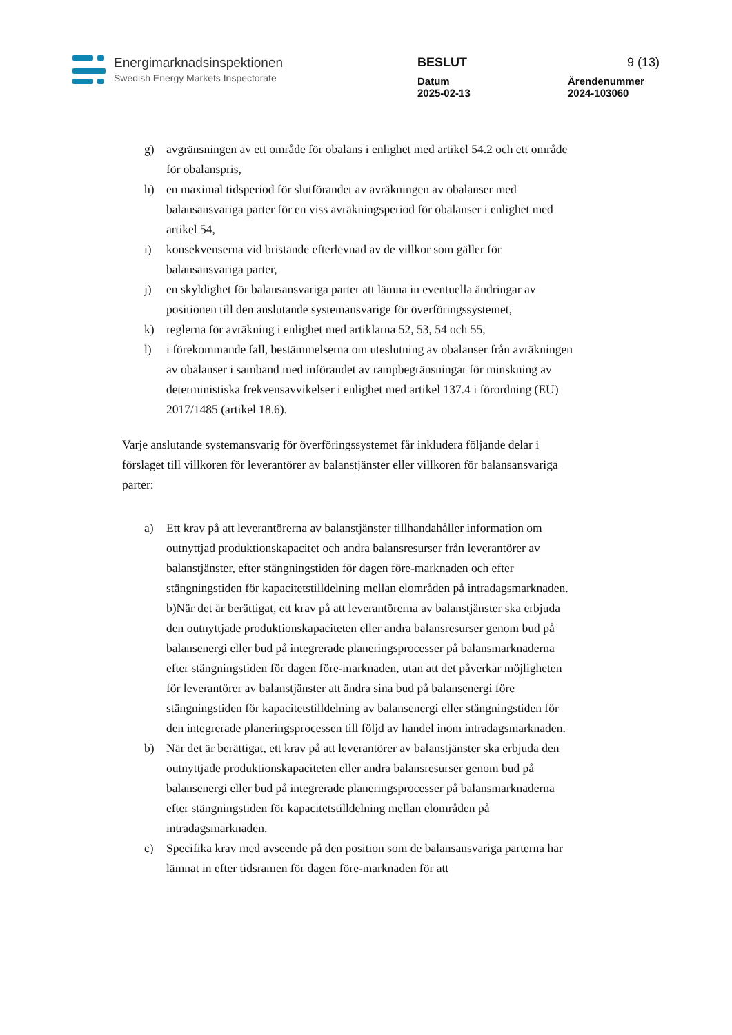Energimarknadsinspektionen
Swedish Energy Markets Inspectorate
BESLUT 9 (13)
Datum
2025-02-13
Ärendenummer
2024-103060
g) avgränsningen av ett område för obalans i enlighet med artikel 54.2 och ett område för obalanspris,
h) en maximal tidsperiod för slutförandet av avräkningen av obalanser med balansansvariga parter för en viss avräkningsperiod för obalanser i enlighet med artikel 54,
i) konsekvenserna vid bristande efterlevnad av de villkor som gäller för balansansvariga parter,
j) en skyldighet för balansansvariga parter att lämna in eventuella ändringar av positionen till den anslutande systemansvarige för överföringssystemet,
k) reglerna för avräkning i enlighet med artiklarna 52, 53, 54 och 55,
l) i förekommande fall, bestämmelserna om uteslutning av obalanser från avräkningen av obalanser i samband med införandet av rampbegränsningar för minskning av deterministiska frekvensavvikelser i enlighet med artikel 137.4 i förordning (EU) 2017/1485 (artikel 18.6).
Varje anslutande systemansvarig för överföringssystemet får inkludera följande delar i förslaget till villkoren för leverantörer av balanstjänster eller villkoren för balansansvariga parter:
a) Ett krav på att leverantörerna av balanstjänster tillhandahåller information om outnyttjad produktionskapacitet och andra balansresurser från leverantörer av balanstjänster, efter stängningstiden för dagen före-marknaden och efter stängningstiden för kapacitetstilldelning mellan elområden på intradagsmarknaden. b)När det är berättigat, ett krav på att leverantörerna av balanstjänster ska erbjuda den outnyttjade produktionskapaciteten eller andra balansresurser genom bud på balansenergi eller bud på integrerade planeringsprocesser på balansmarknaderna efter stängningstiden för dagen före-marknaden, utan att det påverkar möjligheten för leverantörer av balanstjänster att ändra sina bud på balansenergi före stängningstiden för kapacitetstilldelning av balansenergi eller stängningstiden för den integrerade planeringsprocessen till följd av handel inom intradagsmarknaden.
b) När det är berättigat, ett krav på att leverantörer av balanstjänster ska erbjuda den outnyttjade produktionskapaciteten eller andra balansresurser genom bud på balansenergi eller bud på integrerade planeringsprocesser på balansmarknaderna efter stängningstiden för kapacitetstilldelning mellan elområden på intradagsmarknaden.
c) Specifika krav med avseende på den position som de balansansvariga parterna har lämnat in efter tidsramen för dagen före-marknaden för att